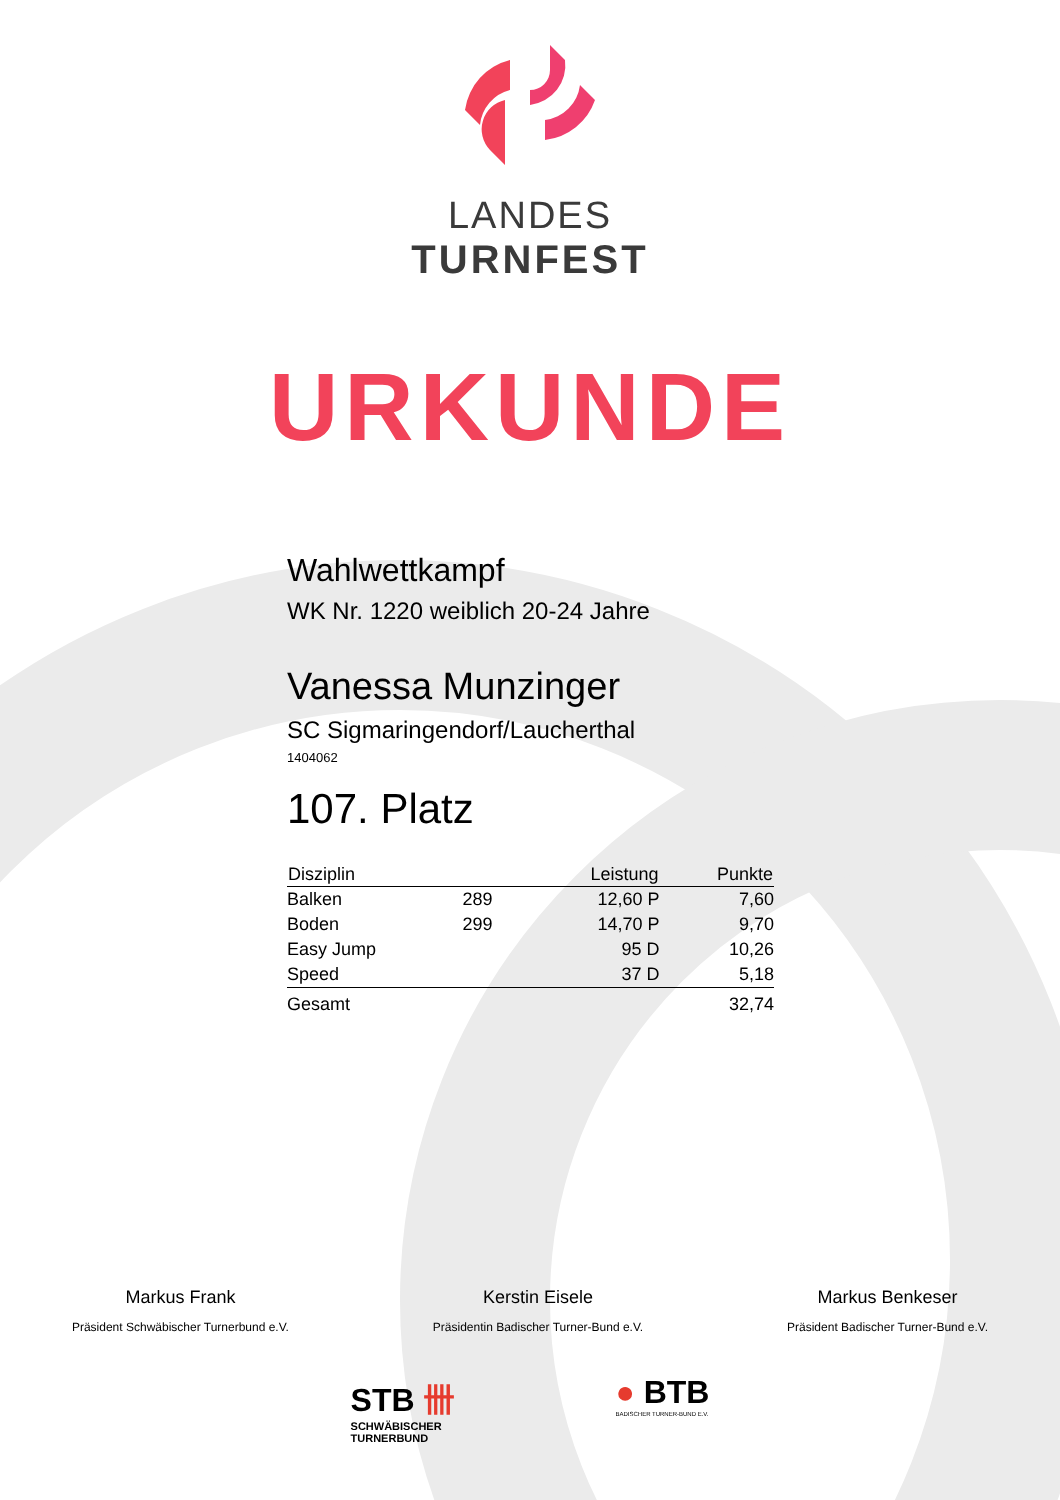LANDES
TURNFEST
URKUNDE
Wahlwettkampf
WK Nr. 1220 weiblich 20-24 Jahre
Vanessa Munzinger
SC Sigmaringendorf/Laucherthal
1404062
107. Platz
| Disziplin | | Leistung | Punkte |
| --- | --- | --- | --- |
| Balken | 289 | 12,60 P | 7,60 |
| Boden | 299 | 14,70 P | 9,70 |
| Easy Jump | | 95 D | 10,26 |
| Speed | | 37 D | 5,18 |
| Gesamt | | | 32,74 |
Markus Frank
Präsident Schwäbischer Turnerbund e.V.
Kerstin Eisele
Präsidentin Badischer Turner-Bund e.V.
Markus Benkeser
Präsident Badischer Turner-Bund e.V.
STB 卌
SCHWÄBISCHER
TURNERBUND
● BTB
BADISCHER TURNER-BUND E.V.